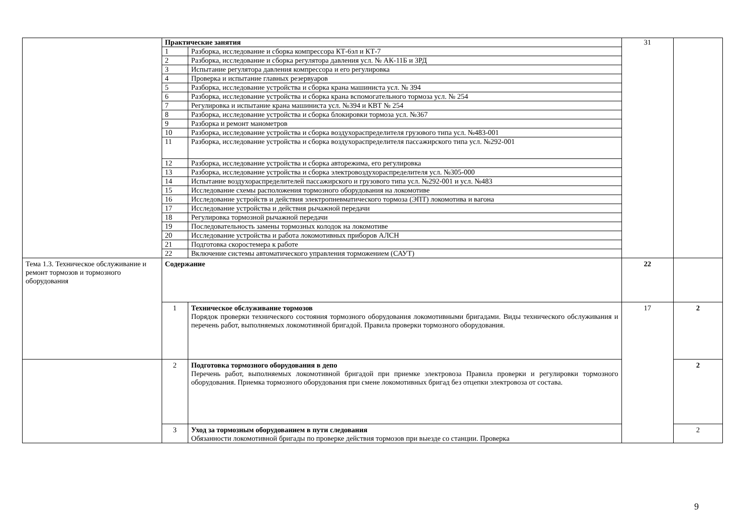| | Практические занятия | | 31 | |
| | 1 | Разборка, исследование и сборка компрессора КТ-6эл и КТ-7 | | |
| | 2 | Разборка, исследование и сборка регулятора давления усл. № АК-11Б и 3РД | | |
| | 3 | Испытание регулятора давления компрессора и его регулировка | | |
| | 4 | Проверка и испытание главных резервуаров | | |
| | 5 | Разборка, исследование устройства и сборка крана машиниста усл. № 394 | | |
| | 6 | Разборка, исследование устройства и сборка крана вспомогательного тормоза усл. № 254 | | |
| | 7 | Регулировка и испытание крана машиниста усл. №394 и КВТ № 254 | | |
| | 8 | Разборка, исследование устройства и сборка блокировки тормоза усл. №367 | | |
| | 9 | Разборка и ремонт манометров | | |
| | 10 | Разборка, исследование устройства и сборка воздухораспределителя грузового типа усл. №483-001 | | |
| | 11 | Разборка, исследование устройства и сборка воздухораспределителя пассажирского типа усл. №292-001 | | |
| | 12 | Разборка, исследование устройства и сборка авторежима, его регулировка | | |
| | 13 | Разборка, исследование устройства и сборка электровоздухораспределителя усл. №305-000 | | |
| | 14 | Испытание воздухораспределителей пассажирского и грузового типа усл. №292-001 и усл. №483 | | |
| | 15 | Исследование схемы расположения тормозного оборудования на локомотиве | | |
| | 16 | Исследование устройств и действия электропневматического тормоза (ЭПТ) локомотива и вагона | | |
| | 17 | Исследование устройства и действия рычажной передачи | | |
| | 18 | Регулировка тормозной рычажной передачи | | |
| | 19 | Последовательность замены тормозных колодок на локомотиве | | |
| | 20 | Исследование устройства и работа локомотивных приборов АЛСН | | |
| | 21 | Подготовка скоростемера к работе | | |
| | 22 | Включение системы автоматического управления торможением (САУТ) | | |
| Тема 1.3. Техническое обслуживание и ремонт тормозов и тормозного оборудования | Содержание | | 22 | |
| | 1 | Техническое обслуживание тормозов Порядок проверки технического состояния тормозного оборудования локомотивными бригадами. Виды технического обслуживания и перечень работ, выполняемых локомотивной бригадой. Правила проверки тормозного оборудования. | 17 | 2 |
| | 2 | Подготовка тормозного оборудования в депо Перечень работ, выполняемых локомотивной бригадой при приемке электровоза Правила проверки и регулировки тормозного оборудования. Приемка тормозного оборудования при смене локомотивных бригад без отцепки электровоза от состава. | | 2 |
| | 3 | Уход за тормозным оборудованием в пути следования Обязанности локомотивной бригады по проверке действия тормозов при выезде со станции. Проверка | | 2 |
9